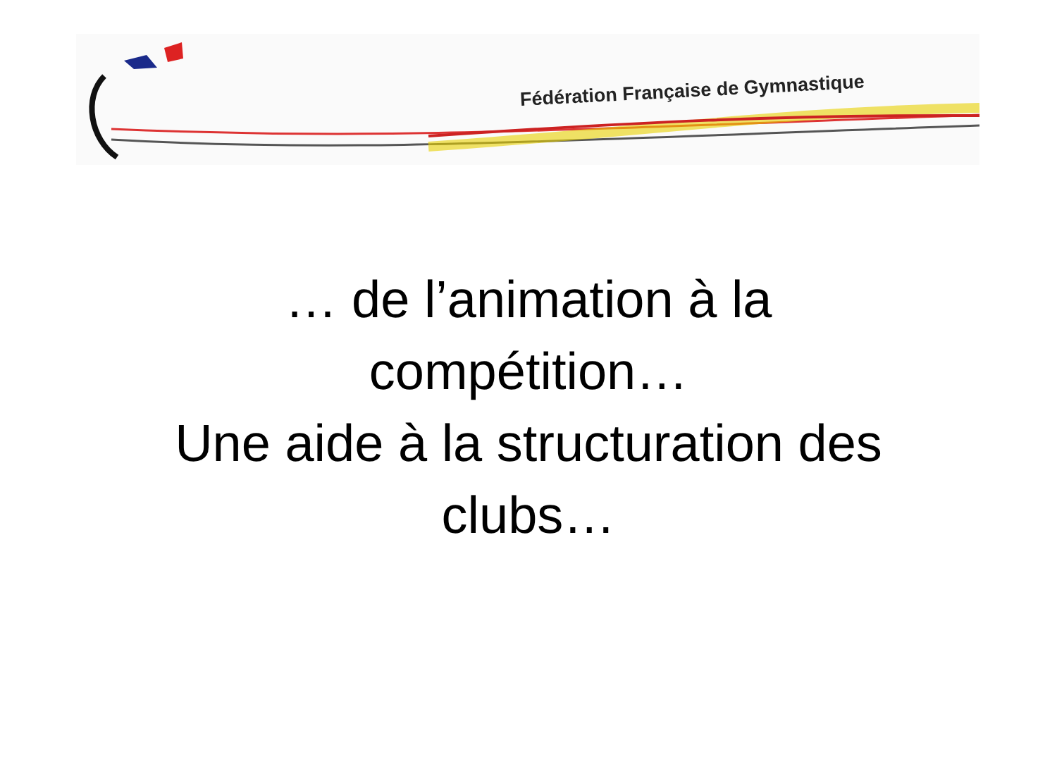Fédération Française de Gymnastique
… de l’animation à la
compétition…
Une aide à la structuration des
clubs…